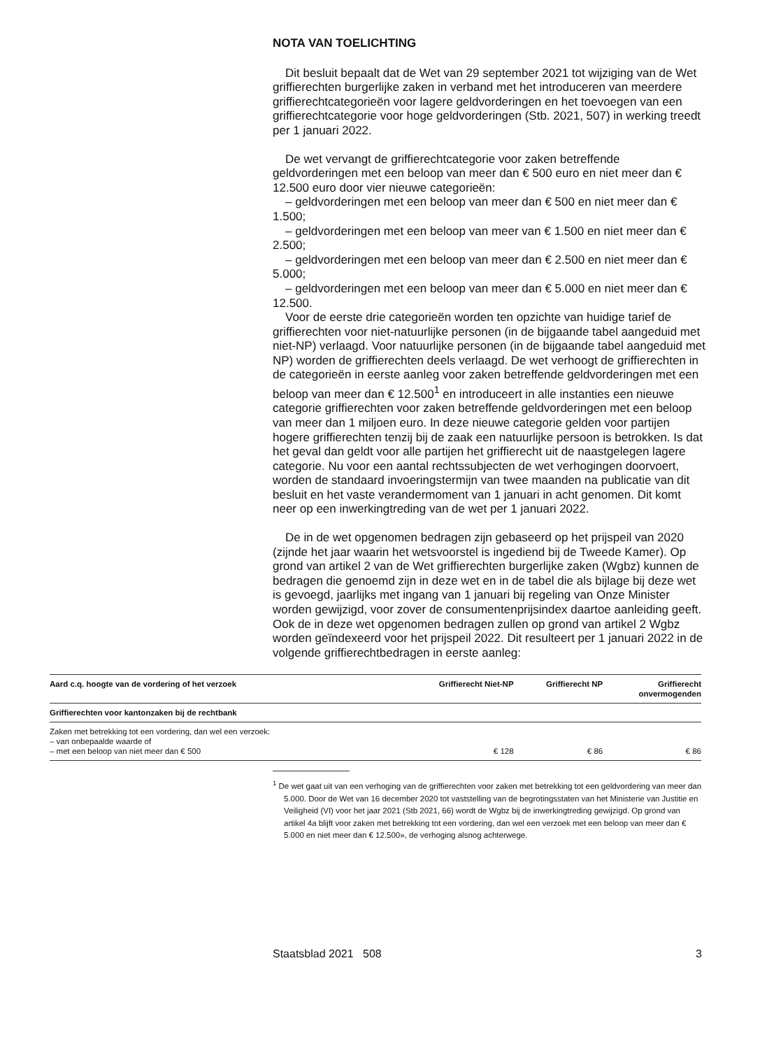NOTA VAN TOELICHTING
Dit besluit bepaalt dat de Wet van 29 september 2021 tot wijziging van de Wet griffierechten burgerlijke zaken in verband met het introduceren van meerdere griffierechtcategorieën voor lagere geldvorderingen en het toevoegen van een griffierechtcategorie voor hoge geldvorderingen (Stb. 2021, 507) in werking treedt per 1 januari 2022.
De wet vervangt de griffierechtcategorie voor zaken betreffende geldvorderingen met een beloop van meer dan € 500 euro en niet meer dan € 12.500 euro door vier nieuwe categorieën:
– geldvorderingen met een beloop van meer dan € 500 en niet meer dan € 1.500;
– geldvorderingen met een beloop van meer van € 1.500 en niet meer dan € 2.500;
– geldvorderingen met een beloop van meer dan € 2.500 en niet meer dan € 5.000;
– geldvorderingen met een beloop van meer dan € 5.000 en niet meer dan € 12.500.
Voor de eerste drie categorieën worden ten opzichte van huidige tarief de griffierechten voor niet-natuurlijke personen (in de bijgaande tabel aangeduid met niet-NP) verlaagd. Voor natuurlijke personen (in de bijgaande tabel aangeduid met NP) worden de griffierechten deels verlaagd. De wet verhoogt de griffierechten in de categorieën in eerste aanleg voor zaken betreffende geldvorderingen met een beloop van meer dan € 12.500<sup>1</sup> en introduceert in alle instanties een nieuwe categorie griffierechten voor zaken betreffende geldvorderingen met een beloop van meer dan 1 miljoen euro. In deze nieuwe categorie gelden voor partijen hogere griffierechten tenzij bij de zaak een natuurlijke persoon is betrokken. Is dat het geval dan geldt voor alle partijen het griffierecht uit de naastgelegen lagere categorie. Nu voor een aantal rechtssubjecten de wet verhogingen doorvoert, worden de standaard invoeringstermijn van twee maanden na publicatie van dit besluit en het vaste verandermoment van 1 januari in acht genomen. Dit komt neer op een inwerkingtreding van de wet per 1 januari 2022.
De in de wet opgenomen bedragen zijn gebaseerd op het prijspeil van 2020 (zijnde het jaar waarin het wetsvoorstel is ingediend bij de Tweede Kamer). Op grond van artikel 2 van de Wet griffierechten burgerlijke zaken (Wgbz) kunnen de bedragen die genoemd zijn in deze wet en in de tabel die als bijlage bij deze wet is gevoegd, jaarlijks met ingang van 1 januari bij regeling van Onze Minister worden gewijzigd, voor zover de consumentenprijsindex daartoe aanleiding geeft. Ook de in deze wet opgenomen bedragen zullen op grond van artikel 2 Wgbz worden geïndexeerd voor het prijspeil 2022. Dit resulteert per 1 januari 2022 in de volgende griffierechtbedragen in eerste aanleg:
| Aard c.q. hoogte van de vordering of het verzoek | Griffierecht Niet-NP | Griffierecht NP | Griffierecht onvermogenden |
| --- | --- | --- | --- |
| Griffierechten voor kantonzaken bij de rechtbank | | | |
| Zaken met betrekking tot een vordering, dan wel een verzoek: – van onbepaalde waarde of – met een beloop van niet meer dan € 500 | € 128 | € 86 | € 86 |
<sup>1</sup> De wet gaat uit van een verhoging van de griffierechten voor zaken met betrekking tot een geldvordering van meer dan 5.000. Door de Wet van 16 december 2020 tot vaststelling van de begrotingsstaten van het Ministerie van Justitie en Veiligheid (VI) voor het jaar 2021 (Stb 2021, 66) wordt de Wgbz bij de inwerkingtreding gewijzigd. Op grond van artikel 4a blijft voor zaken met betrekking tot een vordering, dan wel een verzoek met een beloop van meer dan € 5.000 en niet meer dan € 12.500», de verhoging alsnog achterwege.
Staatsblad 2021 508 3